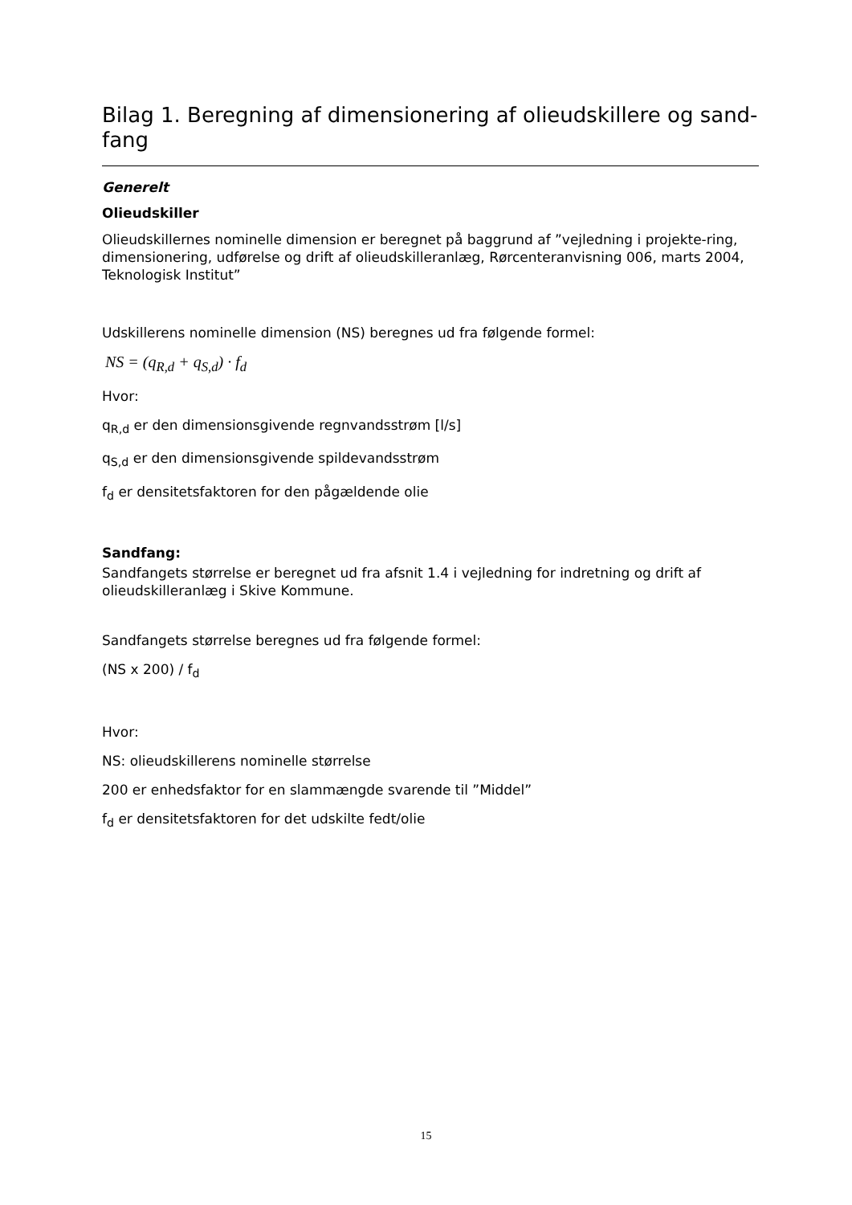Bilag 1. Beregning af dimensionering af olieudskillere og sand-fang
Generelt
Olieudskiller
Olieudskillernes nominelle dimension er beregnet på baggrund af ”vejledning i projekte-ring, dimensionering, udførelse og drift af olieudskilleranlæg, Rørcenteranvisning 006, marts 2004, Teknologisk Institut”
Udskillerens nominelle dimension (NS) beregnes ud fra følgende formel:
NS = (q<sub>R,d</sub> + q<sub>S,d</sub>) · f<sub>d</sub>
Hvor:
q<sub>R,d</sub> er den dimensionsgivende regnvandsstrøm [l/s]
q<sub>S,d</sub> er den dimensionsgivende spildevandsstrøm
f<sub>d</sub> er densitetsfaktoren for den pågældende olie
Sandfang:
Sandfangets størrelse er beregnet ud fra afsnit 1.4 i vejledning for indretning og drift af olieudskilleranlæg i Skive Kommune.
Sandfangets størrelse beregnes ud fra følgende formel:
(NS x 200) / f<sub>d</sub>
Hvor:
NS: olieudskillerens nominelle størrelse
200 er enhedsfaktor for en slammængde svarende til ”Middel”
f<sub>d</sub> er densitetsfaktoren for det udskilte fedt/olie
15